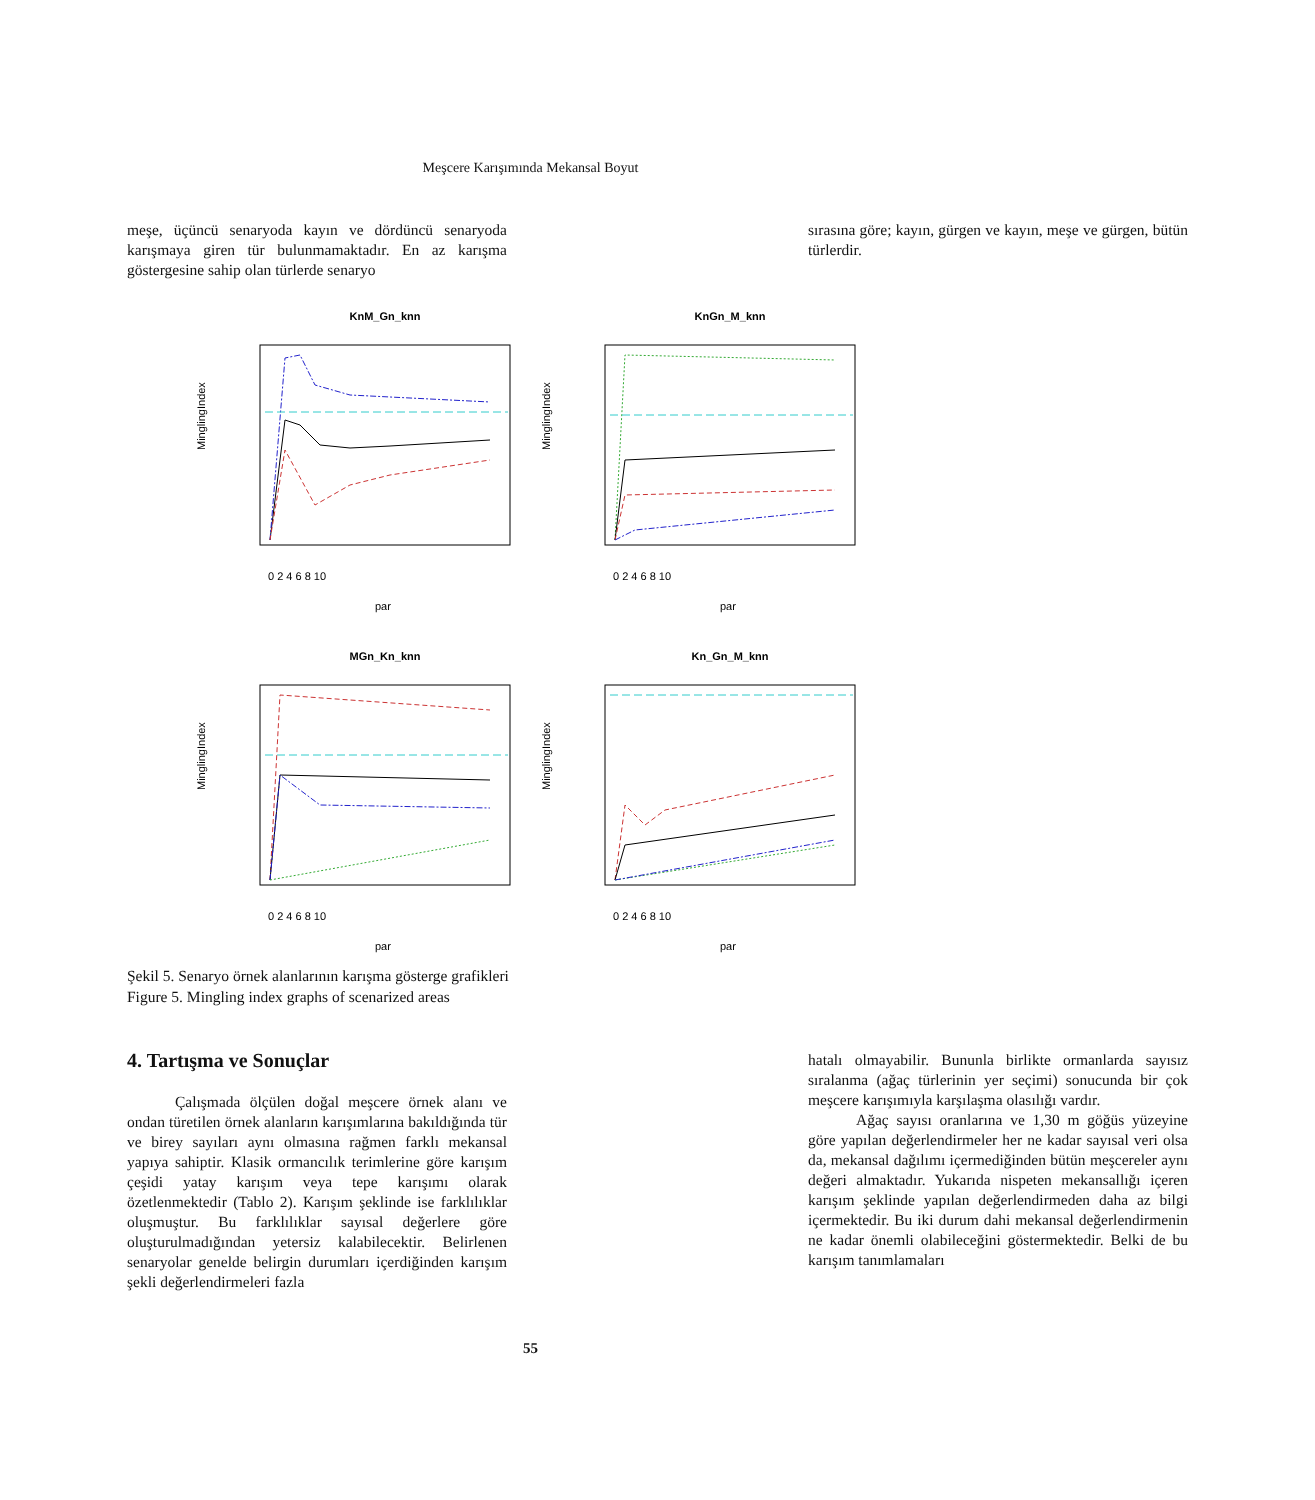Meşcere Karışımında Mekansal Boyut
meşe, üçüncü senaryoda kayın ve dördüncü senaryoda karışmaya giren tür bulunmamaktadır. En az karışma göstergesine sahip olan türlerde senaryo
sırasına göre; kayın, gürgen ve kayın, meşe ve gürgen, bütün türlerdir.
KnM_Gn_knn
MinglingIndex
par
0 2 4 6 8 10
KnGn_M_knn
MinglingIndex
par
0 2 4 6 8 10
MGn_Kn_knn
MinglingIndex
par
0 2 4 6 8 10
Kn_Gn_M_knn
MinglingIndex
par
0 2 4 6 8 10
Şekil 5. Senaryo örnek alanlarının karışma gösterge grafikleri
Figure 5. Mingling index graphs of scenarized areas
4. Tartışma ve Sonuçlar
Çalışmada ölçülen doğal meşcere örnek alanı ve ondan türetilen örnek alanların karışımlarına bakıldığında tür ve birey sayıları aynı olmasına rağmen farklı mekansal yapıya sahiptir. Klasik ormancılık terimlerine göre karışım çeşidi yatay karışım veya tepe karışımı olarak özetlenmektedir (Tablo 2). Karışım şeklinde ise farklılıklar oluşmuştur. Bu farklılıklar sayısal değerlere göre oluşturulmadığından yetersiz kalabilecektir. Belirlenen senaryolar genelde belirgin durumları içerdiğinden karışım şekli değerlendirmeleri fazla
hatalı olmayabilir. Bununla birlikte ormanlarda sayısız sıralanma (ağaç türlerinin yer seçimi) sonucunda bir çok meşcere karışımıyla karşılaşma olasılığı vardır.
Ağaç sayısı oranlarına ve 1,30 m göğüs yüzeyine göre yapılan değerlendirmeler her ne kadar sayısal veri olsa da, mekansal dağılımı içermediğinden bütün meşcereler aynı değeri almaktadır. Yukarıda nispeten mekansallığı içeren karışım şeklinde yapılan değerlendirmeden daha az bilgi içermektedir. Bu iki durum dahi mekansal değerlendirmenin ne kadar önemli olabileceğini göstermektedir. Belki de bu karışım tanımlamaları
55